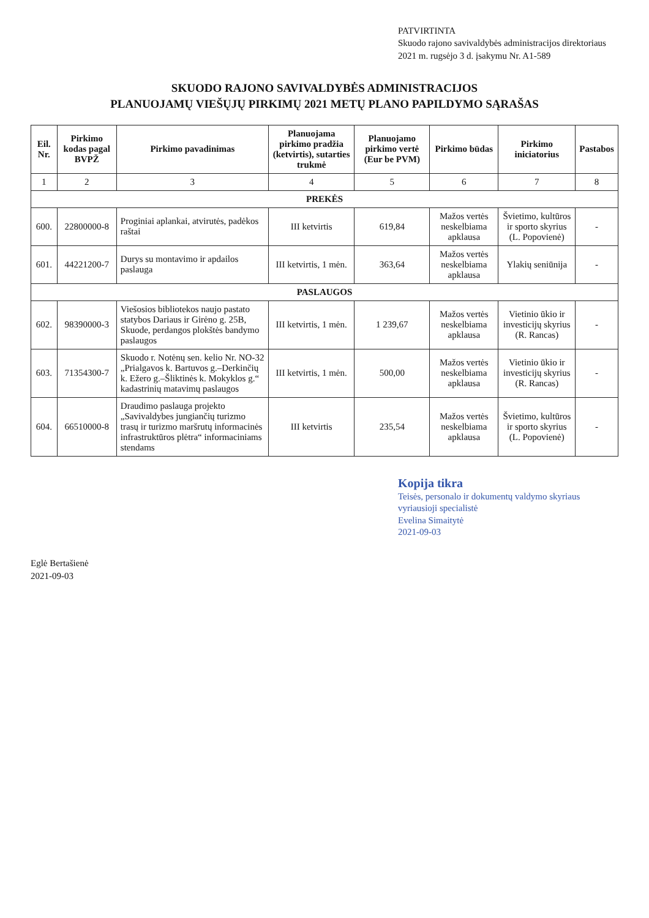PATVIRTINTA
Skuodo rajono savivaldybės administracijos direktoriaus
2021 m. rugsėjo 3 d. įsakymu Nr. A1-589
SKUODO RAJONO SAVIVALDYBĖS ADMINISTRACIJOS
PLANUOJAMŲ VIEŠŲJŲ PIRKIMŲ 2021 METŲ PLANO PAPILDYMO SĄRAŠAS
| Eil. Nr. | Pirkimo kodas pagal BVPŽ | Pirkimo pavadinimas | Planuojama pirkimo pradžia (ketvirtis), sutarties trukmė | Planuojamo pirkimo vertė (Eur be PVM) | Pirkimo būdas | Pirkimo iniciatorius | Pastabos |
| --- | --- | --- | --- | --- | --- | --- | --- |
| 1 | 2 | 3 | 4 | 5 | 6 | 7 | 8 |
| PREKĖS | | | | | | | |
| 600. | 22800000-8 | Proginiai aplankai, atvirutės, padėkos raštai | III ketvirtis | 619,84 | Mažos vertės neskelbiama apklausa | Švietimo, kultūros ir sporto skyrius (L. Popovienė) | - |
| 601. | 44221200-7 | Durys su montavimo ir apdailos paslauga | III ketvirtis, 1 mėn. | 363,64 | Mažos vertės neskelbiama apklausa | Ylakių seniūnija | - |
| PASLAUGOS | | | | | | | |
| 602. | 98390000-3 | Viešosios bibliotekos naujo pastato statybos Dariaus ir Girėno g. 25B, Skuode, perdangos plokštės bandymo paslaugos | III ketvirtis, 1 mėn. | 1 239,67 | Mažos vertės neskelbiama apklausa | Vietinio ūkio ir investicijų skyrius (R. Rancas) | - |
| 603. | 71354300-7 | Skuodo r. Notėnų sen. kelio Nr. NO-32 „Prialgavos k. Bartuvos g.–Derkinčių k. Ežero g.–Šliktinės k. Mokyklos g.“ kadastrinių matavimų paslaugos | III ketvirtis, 1 mėn. | 500,00 | Mažos vertės neskelbiama apklausa | Vietinio ūkio ir investicijų skyrius (R. Rancas) | - |
| 604. | 66510000-8 | Draudimo paslauga projekto „Savivaldybes jungiančių turizmo trasų ir turizmo maršrutų informacinės infrastruktūros plėtra“ informaciniams stendams | III ketvirtis | 235,54 | Mažos vertės neskelbiama apklausa | Švietimo, kultūros ir sporto skyrius (L. Popovienė) | - |
Kopija tikra
Teisės, personalo ir dokumentų valdymo skyriaus vyriausioji specialistė
Evelina Simaitytė
2021-09-03
Eglė Bertašienė
2021-09-03